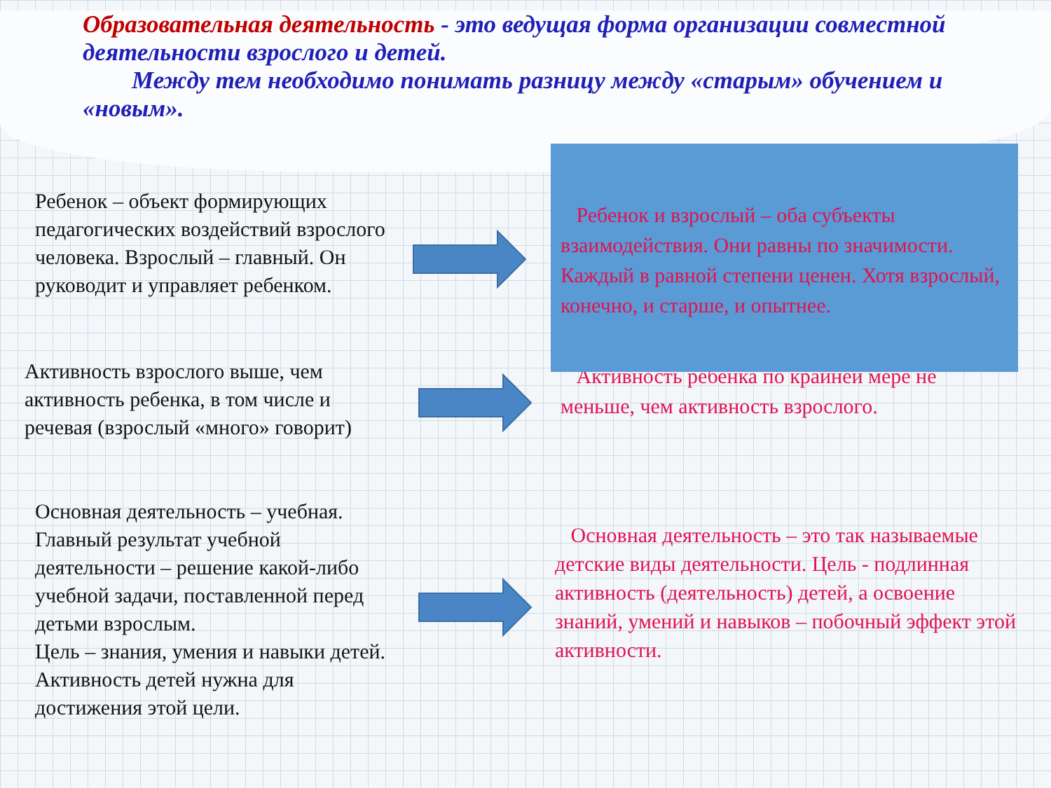Образовательная деятельность - это ведущая форма организации совместной деятельности взрослого и детей.
Между тем необходимо понимать разницу между «старым» обучением и «новым».
Ребенок – объект формирующих педагогических воздействий взрослого человека. Взрослый – главный. Он руководит и управляет ребенком.
Активность ребенка по крайней мере не меньше, чем активность взрослого.
Ребенок и взрослый – оба субъекты взаимодействия. Они равны по значимости. Каждый в равной степени ценен. Хотя взрослый, конечно, и старше, и опытнее.
Активность взрослого выше, чем активность ребенка, в том числе и речевая (взрослый «много» говорит)
Основная деятельность – учебная. Главный результат учебной деятельности – решение какой-либо учебной задачи, поставленной перед детьми взрослым.
Цель – знания, умения и навыки детей. Активность детей нужна для достижения этой цели.
Основная деятельность – это так называемые детские виды деятельности. Цель - подлинная активность (деятельность) детей, а освоение знаний, умений и навыков – побочный эффект этой активности.